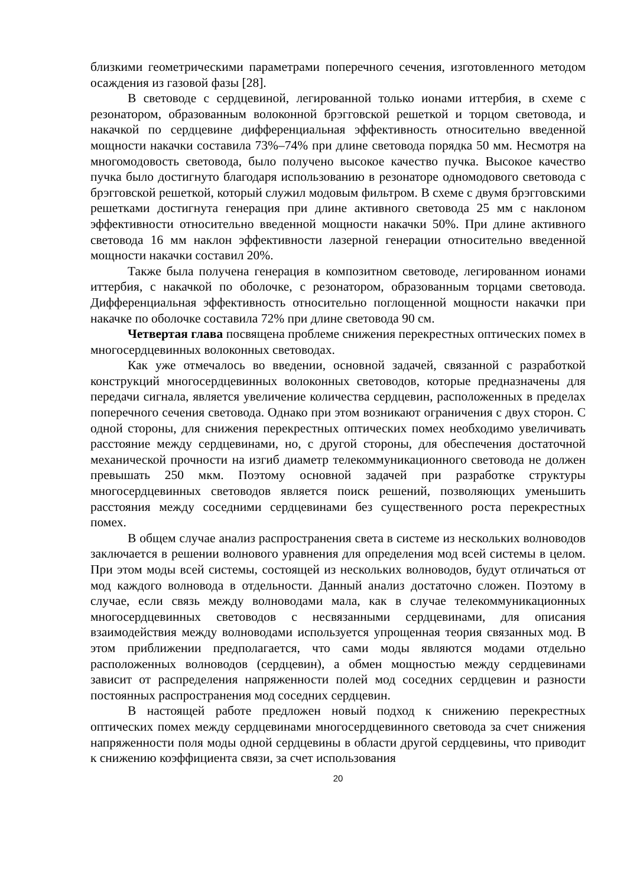близкими геометрическими параметрами поперечного сечения, изготовленного методом осаждения из газовой фазы [28].
В световоде с сердцевиной, легированной только ионами иттербия, в схеме с резонатором, образованным волоконной брэгговской решеткой и торцом световода, и накачкой по сердцевине дифференциальная эффективность относительно введенной мощности накачки составила 73%–74% при длине световода порядка 50 мм. Несмотря на многомодовость световода, было получено высокое качество пучка. Высокое качество пучка было достигнуто благодаря использованию в резонаторе одномодового световода с брэгговской решеткой, который служил модовым фильтром. В схеме с двумя брэгговскими решетками достигнута генерация при длине активного световода 25 мм с наклоном эффективности относительно введенной мощности накачки 50%. При длине активного световода 16 мм наклон эффективности лазерной генерации относительно введенной мощности накачки составил 20%.
Также была получена генерация в композитном световоде, легированном ионами иттербия, с накачкой по оболочке, с резонатором, образованным торцами световода. Дифференциальная эффективность относительно поглощенной мощности накачки при накачке по оболочке составила 72% при длине световода 90 см.
Четвертая глава посвящена проблеме снижения перекрестных оптических помех в многосердцевинных волоконных световодах.
Как уже отмечалось во введении, основной задачей, связанной с разработкой конструкций многосердцевинных волоконных световодов, которые предназначены для передачи сигнала, является увеличение количества сердцевин, расположенных в пределах поперечного сечения световода. Однако при этом возникают ограничения с двух сторон. С одной стороны, для снижения перекрестных оптических помех необходимо увеличивать расстояние между сердцевинами, но, с другой стороны, для обеспечения достаточной механической прочности на изгиб диаметр телекоммуникационного световода не должен превышать 250 мкм. Поэтому основной задачей при разработке структуры многосердцевинных световодов является поиск решений, позволяющих уменьшить расстояния между соседними сердцевинами без существенного роста перекрестных помех.
В общем случае анализ распространения света в системе из нескольких волноводов заключается в решении волнового уравнения для определения мод всей системы в целом. При этом моды всей системы, состоящей из нескольких волноводов, будут отличаться от мод каждого волновода в отдельности. Данный анализ достаточно сложен. Поэтому в случае, если связь между волноводами мала, как в случае телекоммуникационных многосердцевинных световодов с несвязанными сердцевинами, для описания взаимодействия между волноводами используется упрощенная теория связанных мод. В этом приближении предполагается, что сами моды являются модами отдельно расположенных волноводов (сердцевин), а обмен мощностью между сердцевинами зависит от распределения напряженности полей мод соседних сердцевин и разности постоянных распространения мод соседних сердцевин.
В настоящей работе предложен новый подход к снижению перекрестных оптических помех между сердцевинами многосердцевинного световода за счет снижения напряженности поля моды одной сердцевины в области другой сердцевины, что приводит к снижению коэффициента связи, за счет использования
20